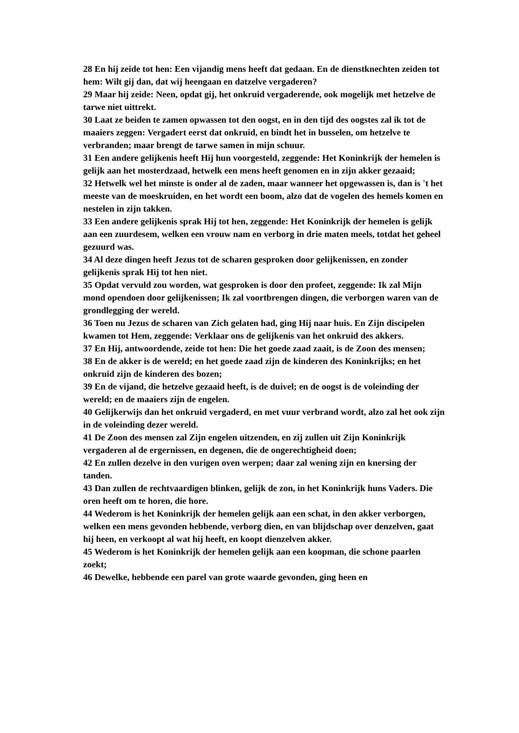28 En hij zeide tot hen: Een vijandig mens heeft dat gedaan. En de dienstknechten zeiden tot hem: Wilt gij dan, dat wij heengaan en datzelve vergaderen?
29 Maar hij zeide: Neen, opdat gij, het onkruid vergaderende, ook mogelijk met hetzelve de tarwe niet uittrekt.
30 Laat ze beiden te zamen opwassen tot den oogst, en in den tijd des oogstes zal ik tot de maaiers zeggen: Vergadert eerst dat onkruid, en bindt het in busselen, om hetzelve te verbranden; maar brengt de tarwe samen in mijn schuur.
31 Een andere gelijkenis heeft Hij hun voorgesteld, zeggende: Het Koninkrijk der hemelen is gelijk aan het mosterdzaad, hetwelk een mens heeft genomen en in zijn akker gezaaid;
32 Hetwelk wel het minste is onder al de zaden, maar wanneer het opgewassen is, dan is 't het meeste van de moeskruiden, en het wordt een boom, alzo dat de vogelen des hemels komen en nestelen in zijn takken.
33 Een andere gelijkenis sprak Hij tot hen, zeggende: Het Koninkrijk der hemelen is gelijk aan een zuurdesem, welken een vrouw nam en verborg in drie maten meels, totdat het geheel gezuurd was.
34 Al deze dingen heeft Jezus tot de scharen gesproken door gelijkenissen, en zonder gelijkenis sprak Hij tot hen niet.
35 Opdat vervuld zou worden, wat gesproken is door den profeet, zeggende: Ik zal Mijn mond opendoen door gelijkenissen; Ik zal voortbrengen dingen, die verborgen waren van de grondlegging der wereld.
36 Toen nu Jezus de scharen van Zich gelaten had, ging Hij naar huis. En Zijn discipelen kwamen tot Hem, zeggende: Verklaar ons de gelijkenis van het onkruid des akkers.
37 En Hij, antwoordende, zeide tot hen: Die het goede zaad zaait, is de Zoon des mensen;
38 En de akker is de wereld; en het goede zaad zijn de kinderen des Koninkrijks; en het onkruid zijn de kinderen des bozen;
39 En de vijand, die hetzelve gezaaid heeft, is de duivel; en de oogst is de voleinding der wereld; en de maaiers zijn de engelen.
40 Gelijkerwijs dan het onkruid vergaderd, en met vuur verbrand wordt, alzo zal het ook zijn in de voleinding dezer wereld.
41 De Zoon des mensen zal Zijn engelen uitzenden, en zij zullen uit Zijn Koninkrijk vergaderen al de ergernissen, en degenen, die de ongerechtigheid doen;
42 En zullen dezelve in den vurigen oven werpen; daar zal wening zijn en knersing der tanden.
43 Dan zullen de rechtvaardigen blinken, gelijk de zon, in het Koninkrijk huns Vaders. Die oren heeft om te horen, die hore.
44 Wederom is het Koninkrijk der hemelen gelijk aan een schat, in den akker verborgen, welken een mens gevonden hebbende, verborg dien, en van blijdschap over denzelven, gaat hij heen, en verkoopt al wat hij heeft, en koopt dienzelven akker.
45 Wederom is het Koninkrijk der hemelen gelijk aan een koopman, die schone paarlen zoekt;
46 Dewelke, hebbende een parel van grote waarde gevonden, ging heen en